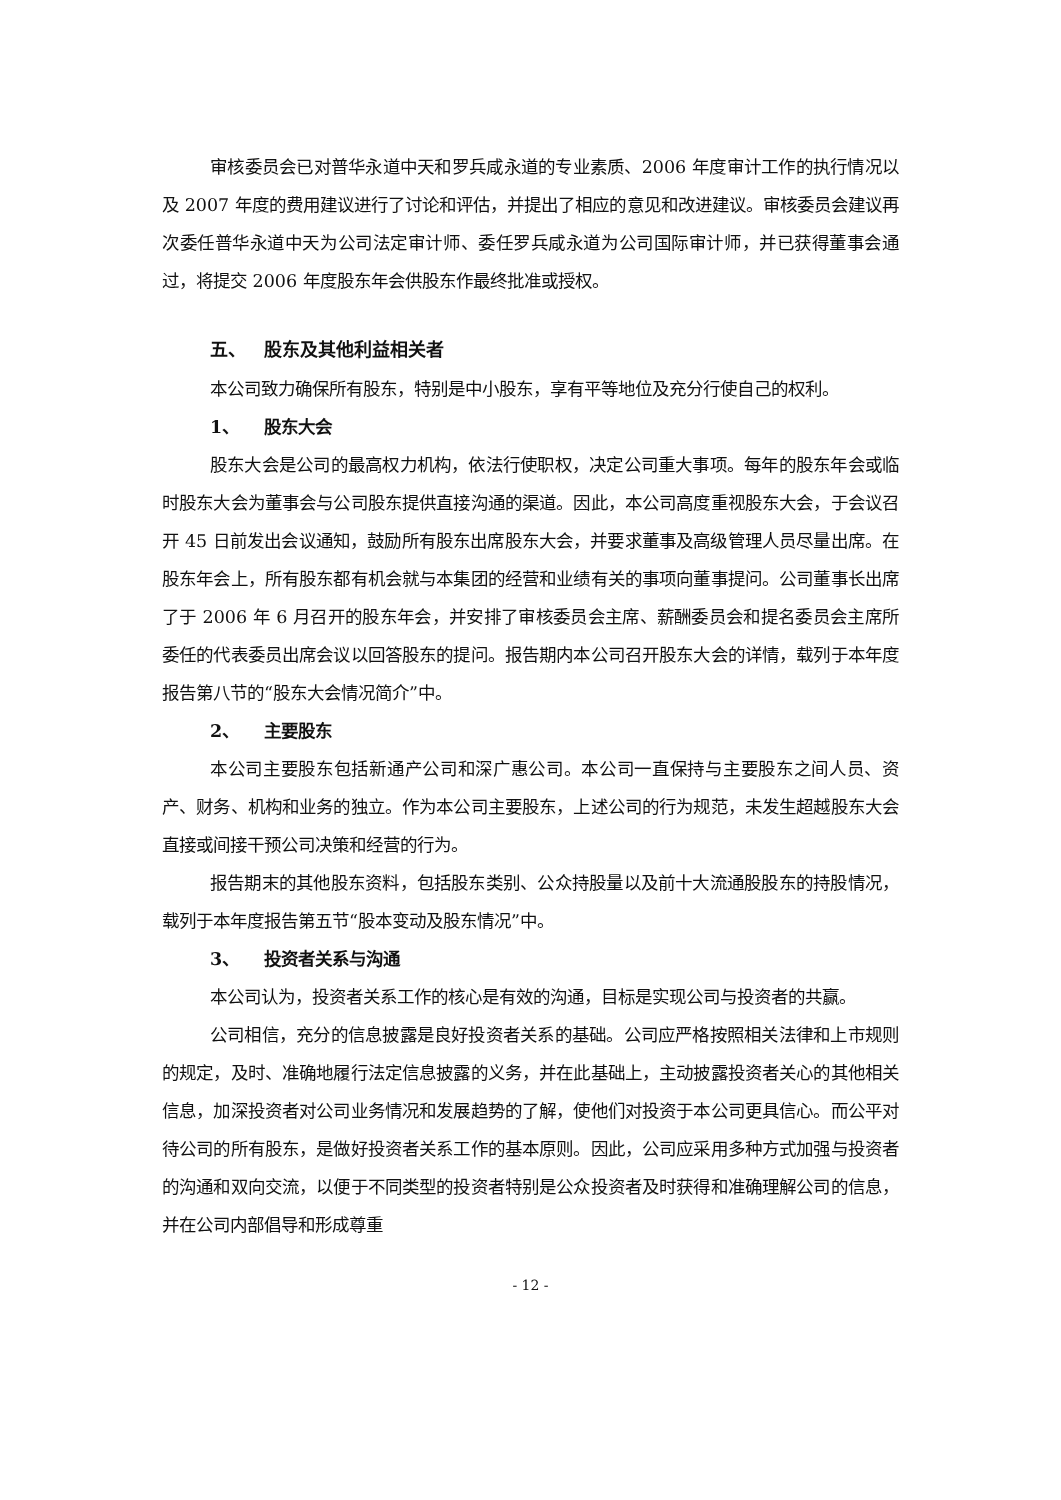审核委员会已对普华永道中天和罗兵咸永道的专业素质、2006 年度审计工作的执行情况以及 2007 年度的费用建议进行了讨论和评估，并提出了相应的意见和改进建议。审核委员会建议再次委任普华永道中天为公司法定审计师、委任罗兵咸永道为公司国际审计师，并已获得董事会通过，将提交 2006 年度股东年会供股东作最终批准或授权。
五、 股东及其他利益相关者
本公司致力确保所有股东，特别是中小股东，享有平等地位及充分行使自己的权利。
1、 股东大会
股东大会是公司的最高权力机构，依法行使职权，决定公司重大事项。每年的股东年会或临时股东大会为董事会与公司股东提供直接沟通的渠道。因此，本公司高度重视股东大会，于会议召开 45 日前发出会议通知，鼓励所有股东出席股东大会，并要求董事及高级管理人员尽量出席。在股东年会上，所有股东都有机会就与本集团的经营和业绩有关的事项向董事提问。公司董事长出席了于 2006 年 6 月召开的股东年会，并安排了审核委员会主席、薪酬委员会和提名委员会主席所委任的代表委员出席会议以回答股东的提问。报告期内本公司召开股东大会的详情，载列于本年度报告第八节的“股东大会情况简介”中。
2、 主要股东
本公司主要股东包括新通产公司和深广惠公司。本公司一直保持与主要股东之间人员、资产、财务、机构和业务的独立。作为本公司主要股东，上述公司的行为规范，未发生超越股东大会直接或间接干预公司决策和经营的行为。
报告期末的其他股东资料，包括股东类别、公众持股量以及前十大流通股股东的持股情况，载列于本年度报告第五节“股本变动及股东情况”中。
3、 投资者关系与沟通
本公司认为，投资者关系工作的核心是有效的沟通，目标是实现公司与投资者的共赢。
公司相信，充分的信息披露是良好投资者关系的基础。公司应严格按照相关法律和上市规则的规定，及时、准确地履行法定信息披露的义务，并在此基础上，主动披露投资者关心的其他相关信息，加深投资者对公司业务情况和发展趋势的了解，使他们对投资于本公司更具信心。而公平对待公司的所有股东，是做好投资者关系工作的基本原则。因此，公司应采用多种方式加强与投资者的沟通和双向交流，以便于不同类型的投资者特别是公众投资者及时获得和准确理解公司的信息，并在公司内部倡导和形成尊重
- 12 -